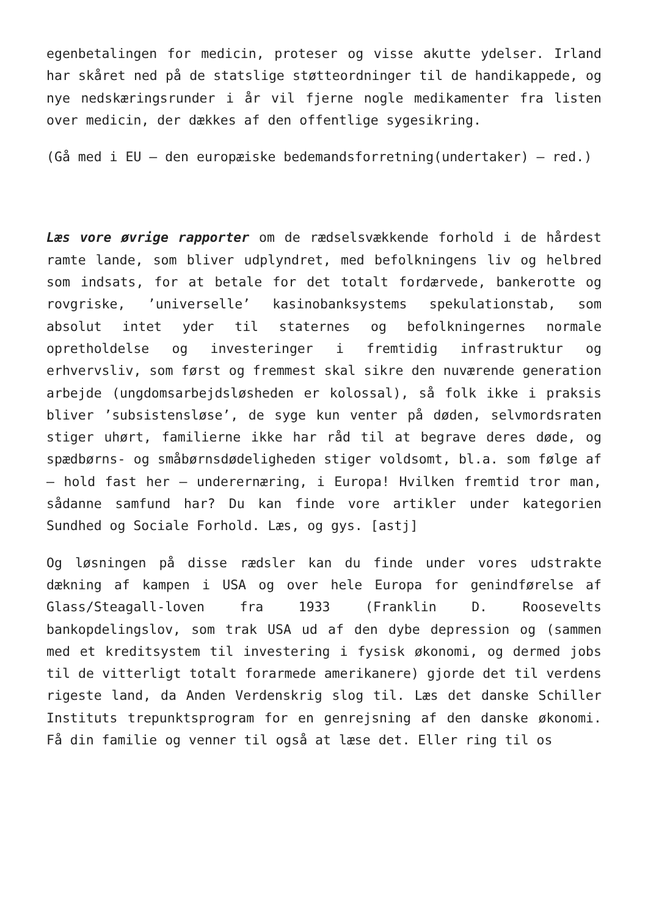egenbetalingen for medicin, proteser og visse akutte ydelser. Irland har skåret ned på de statslige støtteordninger til de handikappede, og nye nedskæringsrunder i år vil fjerne nogle medikamenter fra listen over medicin, der dækkes af den offentlige sygesikring.
(Gå med i EU – den europæiske bedemandsforretning(undertaker) – red.)
Læs vore øvrige rapporter om de rædselsvækkende forhold i de hårdest ramte lande, som bliver udplyndret, med befolkningens liv og helbred som indsats, for at betale for det totalt fordærvede, bankerotte og rovgriske, ’universelle’ kasinobanksystems spekulationstab, som absolut intet yder til staternes og befolkningernes normale opretholdelse og investeringer i fremtidig infrastruktur og erhvervsliv, som først og fremmest skal sikre den nuværende generation arbejde (ungdomsarbejdsløsheden er kolossal), så folk ikke i praksis bliver ’subsistensløse’, de syge kun venter på døden, selvmordsraten stiger uhørt, familierne ikke har råd til at begrave deres døde, og spædbørns- og småbørnsdødeligheden stiger voldsomt, bl.a. som følge af – hold fast her – underernæring, i Europa! Hvilken fremtid tror man, sådanne samfund har? Du kan finde vore artikler under kategorien Sundhed og Sociale Forhold. Læs, og gys. [astj]
Og løsningen på disse rædsler kan du finde under vores udstrakte dækning af kampen i USA og over hele Europa for genindførelse af Glass/Steagall-loven fra 1933 (Franklin D. Roosevelts bankopdelingslov, som trak USA ud af den dybe depression og (sammen med et kreditsystem til investering i fysisk økonomi, og dermed jobs til de vitterligt totalt forarmede amerikanere) gjorde det til verdens rigeste land, da Anden Verdenskrig slog til. Læs det danske Schiller Instituts trepunktsprogram for en genrejsning af den danske økonomi. Få din familie og venner til også at læse det. Eller ring til os